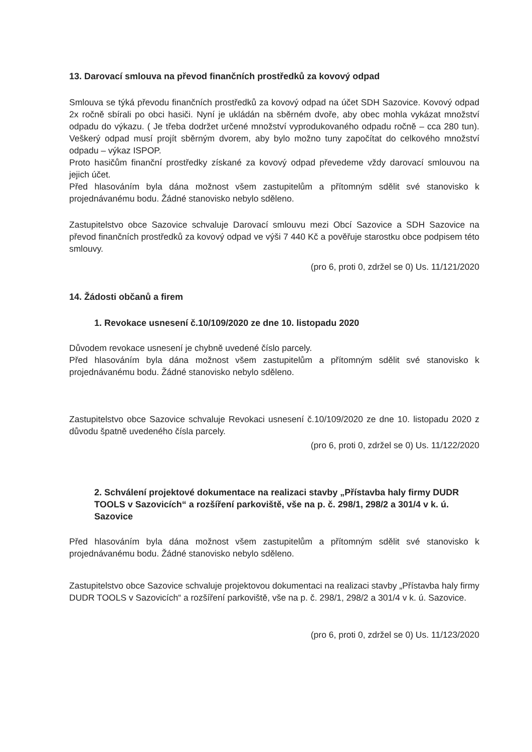13. Darovací smlouva na převod finančních prostředků za kovový odpad
Smlouva se týká převodu finančních prostředků za kovový odpad na účet SDH Sazovice. Kovový odpad 2x ročně sbírali po obci hasiči. Nyní je ukládán na sběrném dvoře, aby obec mohla vykázat množství odpadu do výkazu. ( Je třeba dodržet určené množství vyprodukovaného odpadu ročně – cca 280 tun). Veškerý odpad musí projít sběrným dvorem, aby bylo možno tuny započítat do celkového množství odpadu – výkaz ISPOP.
Proto hasičům finanční prostředky získané za kovový odpad převedeme vždy darovací smlouvou na jejich účet.
Před hlasováním byla dána možnost všem zastupitelům a přítomným sdělit své stanovisko k projednávanému bodu. Žádné stanovisko nebylo sděleno.
Zastupitelstvo obce Sazovice schvaluje Darovací smlouvu mezi Obcí Sazovice a SDH Sazovice na převod finančních prostředků za kovový odpad ve výši 7 440 Kč a pověřuje starostku obce podpisem této smlouvy.
(pro 6, proti 0, zdržel se 0) Us. 11/121/2020
14. Žádosti občanů a firem
1. Revokace usnesení č.10/109/2020 ze dne 10. listopadu 2020
Důvodem revokace usnesení je chybně uvedené číslo parcely.
Před hlasováním byla dána možnost všem zastupitelům a přítomným sdělit své stanovisko k projednávanému bodu. Žádné stanovisko nebylo sděleno.
Zastupitelstvo obce Sazovice schvaluje Revokaci usnesení č.10/109/2020 ze dne 10. listopadu 2020 z důvodu špatně uvedeného čísla parcely.
(pro 6, proti 0, zdržel se 0) Us. 11/122/2020
2. Schválení projektové dokumentace na realizaci stavby „Přístavba haly firmy DUDR TOOLS v Sazovicích“ a rozšíření parkoviště, vše na p. č. 298/1, 298/2 a 301/4 v k. ú. Sazovice
Před hlasováním byla dána možnost všem zastupitelům a přítomným sdělit své stanovisko k projednávanému bodu. Žádné stanovisko nebylo sděleno.
Zastupitelstvo obce Sazovice schvaluje projektovou dokumentaci na realizaci stavby „Přístavba haly firmy DUDR TOOLS v Sazovicích“ a rozšíření parkoviště, vše na p. č. 298/1, 298/2 a 301/4 v k. ú. Sazovice.
(pro 6, proti 0, zdržel se 0) Us. 11/123/2020